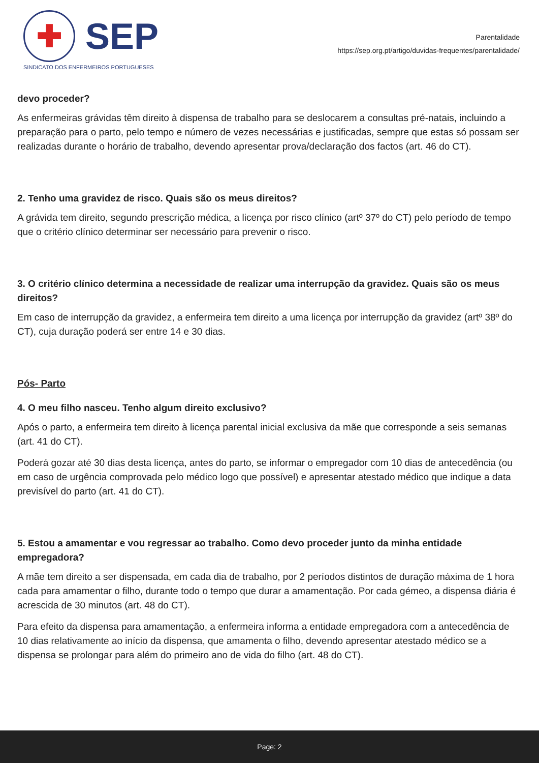✚
SEP
SINDICATO DOS ENFERMEIROS PORTUGUESES
Parentalidade
https://sep.org.pt/artigo/duvidas-frequentes/parentalidade/
devo proceder?
As enfermeiras grávidas têm direito à dispensa de trabalho para se deslocarem a consultas pré-natais, incluindo a preparação para o parto, pelo tempo e número de vezes necessárias e justificadas, sempre que estas só possam ser realizadas durante o horário de trabalho, devendo apresentar prova/declaração dos factos (art. 46 do CT).
2. Tenho uma gravidez de risco. Quais são os meus direitos?
A grávida tem direito, segundo prescrição médica, a licença por risco clínico (artº 37º do CT) pelo período de tempo que o critério clínico determinar ser necessário para prevenir o risco.
3. O critério clínico determina a necessidade de realizar uma interrupção da gravidez. Quais são os meus direitos?
Em caso de interrupção da gravidez, a enfermeira tem direito a uma licença por interrupção da gravidez (artº 38º do CT), cuja duração poderá ser entre 14 e 30 dias.
Pós- Parto
4. O meu filho nasceu. Tenho algum direito exclusivo?
Após o parto, a enfermeira tem direito à licença parental inicial exclusiva da mãe que corresponde a seis semanas (art. 41 do CT).
Poderá gozar até 30 dias desta licença, antes do parto, se informar o empregador com 10 dias de antecedência (ou em caso de urgência comprovada pelo médico logo que possível) e apresentar atestado médico que indique a data previsível do parto (art. 41 do CT).
5. Estou a amamentar e vou regressar ao trabalho. Como devo proceder junto da minha entidade empregadora?
A mãe tem direito a ser dispensada, em cada dia de trabalho, por 2 períodos distintos de duração máxima de 1 hora cada para amamentar o filho, durante todo o tempo que durar a amamentação. Por cada gémeo, a dispensa diária é acrescida de 30 minutos (art. 48 do CT).
Para efeito da dispensa para amamentação, a enfermeira informa a entidade empregadora com a antecedência de 10 dias relativamente ao início da dispensa, que amamenta o filho, devendo apresentar atestado médico se a dispensa se prolongar para além do primeiro ano de vida do filho (art. 48 do CT).
Page: 2